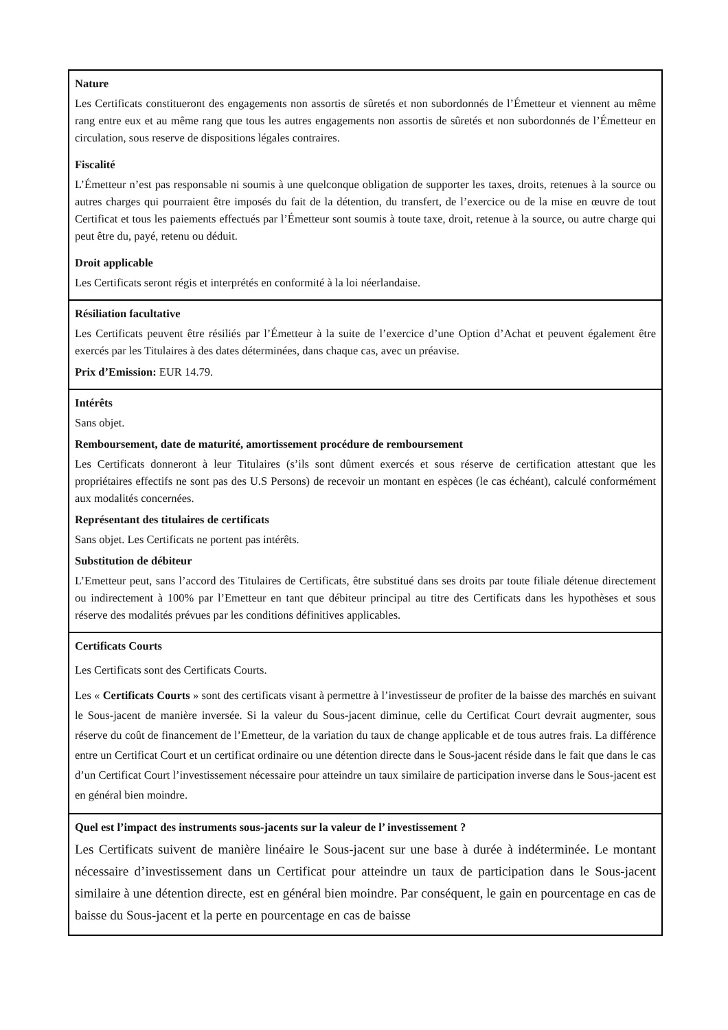| Nature Les Certificats constitueront des engagements non assortis de sûretés et non subordonnés de l’Émetteur et viennent au même rang entre eux et au même rang que tous les autres engagements non assortis de sûretés et non subordonnés de l’Émetteur en circulation, sous reserve de dispositions légales contraires. Fiscalité L’Émetteur n’est pas responsable ni soumis à une quelconque obligation de supporter les taxes, droits, retenues à la source ou autres charges qui pourraient être imposés du fait de la détention, du transfert, de l’exercice ou de la mise en œuvre de tout Certificat et tous les paiements effectués par l’Émetteur sont soumis à toute taxe, droit, retenue à la source, ou autre charge qui peut être du, payé, retenu ou déduit. Droit applicable Les Certificats seront régis et interprétés en conformité à la loi néerlandaise. |
| Résiliation facultative Les Certificats peuvent être résiliés par l’Émetteur à la suite de l’exercice d’une Option d’Achat et peuvent également être exercés par les Titulaires à des dates déterminées, dans chaque cas, avec un préavise. Prix d’Emission: EUR 14.79. |
| Intérêts Sans objet. Remboursement, date de maturité, amortissement procédure de remboursement Les Certificats donneront à leur Titulaires (s’ils sont dûment exercés et sous réserve de certification attestant que les propriétaires effectifs ne sont pas des U.S Persons) de recevoir un montant en espèces (le cas échéant), calculé conformément aux modalités concernées. Représentant des titulaires de certificats Sans objet. Les Certificats ne portent pas intérêts. Substitution de débiteur L’Emetteur peut, sans l’accord des Titulaires de Certificats, être substitué dans ses droits par toute filiale détenue directement ou indirectement à 100% par l’Emetteur en tant que débiteur principal au titre des Certificats dans les hypothèses et sous réserve des modalités prévues par les conditions définitives applicables. |
| Certificats Courts Les Certificats sont des Certificats Courts. Les « Certificats Courts » sont des certificats visant à permettre à l’investisseur de profiter de la baisse des marchés en suivant le Sous-jacent de manière inversée. Si la valeur du Sous-jacent diminue, celle du Certificat Court devrait augmenter, sous réserve du coût de financement de l’Emetteur, de la variation du taux de change applicable et de tous autres frais. La différence entre un Certificat Court et un certificat ordinaire ou une détention directe dans le Sous-jacent réside dans le fait que dans le cas d’un Certificat Court l’investissement nécessaire pour atteindre un taux similaire de participation inverse dans le Sous-jacent est en général bien moindre. |
| Quel est l’impact des instruments sous-jacents sur la valeur de l’ investissement ? Les Certificats suivent de manière linéaire le Sous-jacent sur une base à durée à indéterminée. Le montant nécessaire d’investissement dans un Certificat pour atteindre un taux de participation dans le Sous-jacent similaire à une détention directe, est en général bien moindre. Par conséquent, le gain en pourcentage en cas de baisse du Sous-jacent et la perte en pourcentage en cas de baisse |